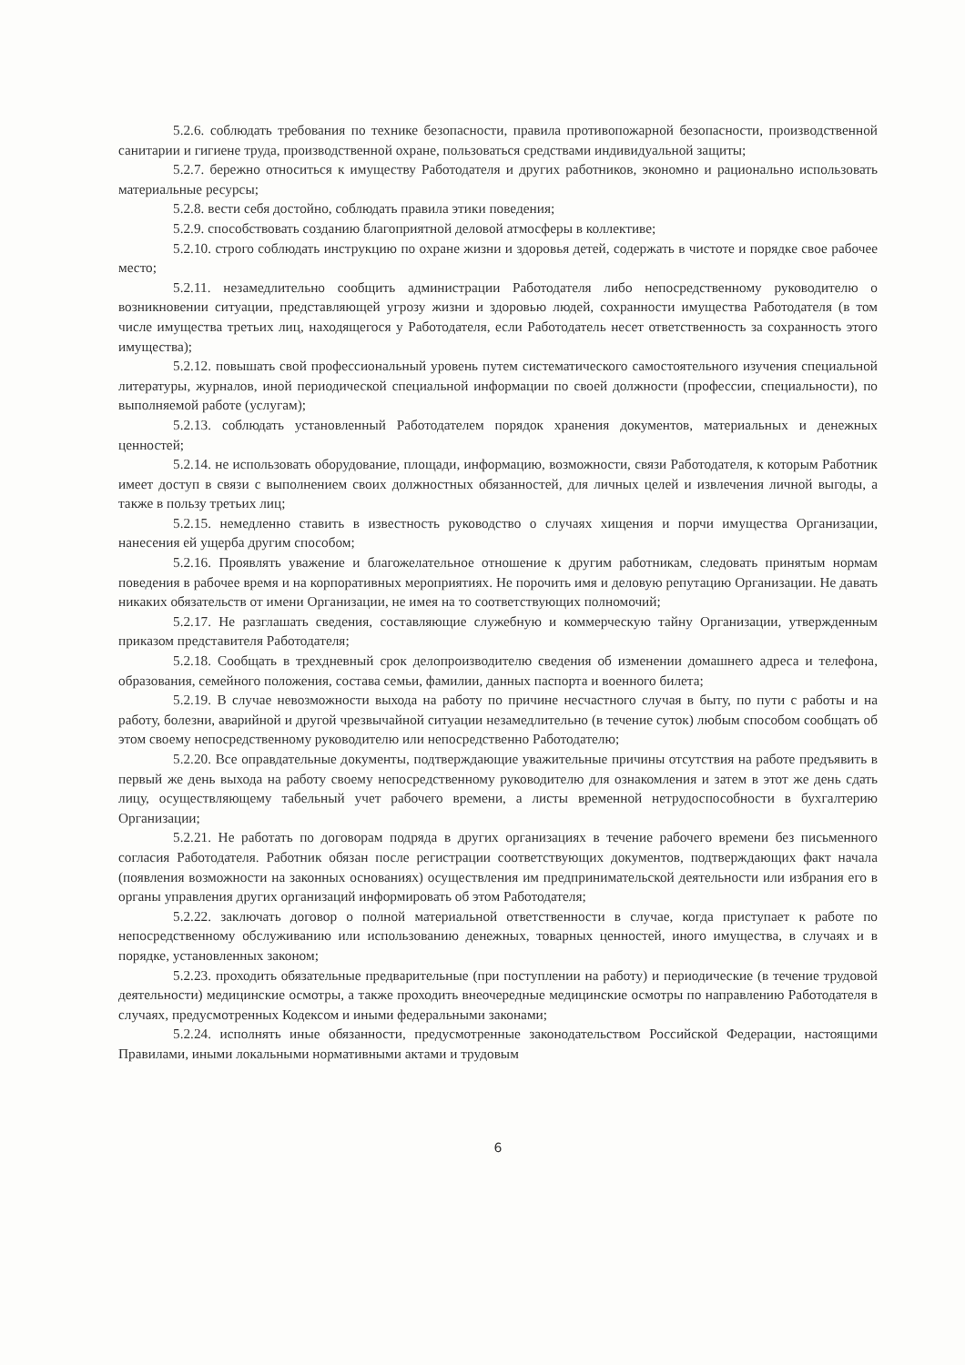5.2.6. соблюдать требования по технике безопасности, правила противопожарной безопасности, производственной санитарии и гигиене труда, производственной охране, пользоваться средствами индивидуальной защиты;
5.2.7. бережно относиться к имуществу Работодателя и других работников, экономно и рационально использовать материальные ресурсы;
5.2.8. вести себя достойно, соблюдать правила этики поведения;
5.2.9. способствовать созданию благоприятной деловой атмосферы в коллективе;
5.2.10. строго соблюдать инструкцию по охране жизни и здоровья детей, содержать в чистоте и порядке свое рабочее место;
5.2.11. незамедлительно сообщить администрации Работодателя либо непосредственному руководителю о возникновении ситуации, представляющей угрозу жизни и здоровью людей, сохранности имущества Работодателя (в том числе имущества третьих лиц, находящегося у Работодателя, если Работодатель несет ответственность за сохранность этого имущества);
5.2.12. повышать свой профессиональный уровень путем систематического самостоятельного изучения специальной литературы, журналов, иной периодической специальной информации по своей должности (профессии, специальности), по выполняемой работе (услугам);
5.2.13. соблюдать установленный Работодателем порядок хранения документов, материальных и денежных ценностей;
5.2.14. не использовать оборудование, площади, информацию, возможности, связи Работодателя, к которым Работник имеет доступ в связи с выполнением своих должностных обязанностей, для личных целей и извлечения личной выгоды, а также в пользу третьих лиц;
5.2.15. немедленно ставить в известность руководство о случаях хищения и порчи имущества Организации, нанесения ей ущерба другим способом;
5.2.16. Проявлять уважение и благожелательное отношение к другим работникам, следовать принятым нормам поведения в рабочее время и на корпоративных мероприятиях. Не порочить имя и деловую репутацию Организации. Не давать никаких обязательств от имени Организации, не имея на то соответствующих полномочий;
5.2.17. Не разглашать сведения, составляющие служебную и коммерческую тайну Организации, утвержденным приказом представителя Работодателя;
5.2.18. Сообщать в трехдневный срок делопроизводителю сведения об изменении домашнего адреса и телефона, образования, семейного положения, состава семьи, фамилии, данных паспорта и военного билета;
5.2.19. В случае невозможности выхода на работу по причине несчастного случая в быту, по пути с работы и на работу, болезни, аварийной и другой чрезвычайной ситуации незамедлительно (в течение суток) любым способом сообщать об этом своему непосредственному руководителю или непосредственно Работодателю;
5.2.20. Все оправдательные документы, подтверждающие уважительные причины отсутствия на работе предъявить в первый же день выхода на работу своему непосредственному руководителю для ознакомления и затем в этот же день сдать лицу, осуществляющему табельный учет рабочего времени, а листы временной нетрудоспособности в бухгалтерию Организации;
5.2.21. Не работать по договорам подряда в других организациях в течение рабочего времени без письменного согласия Работодателя. Работник обязан после регистрации соответствующих документов, подтверждающих факт начала (появления возможности на законных основаниях) осуществления им предпринимательской деятельности или избрания его в органы управления других организаций информировать об этом Работодателя;
5.2.22. заключать договор о полной материальной ответственности в случае, когда приступает к работе по непосредственному обслуживанию или использованию денежных, товарных ценностей, иного имущества, в случаях и в порядке, установленных законом;
5.2.23. проходить обязательные предварительные (при поступлении на работу) и периодические (в течение трудовой деятельности) медицинские осмотры, а также проходить внеочередные медицинские осмотры по направлению Работодателя в случаях, предусмотренных Кодексом и иными федеральными законами;
5.2.24. исполнять иные обязанности, предусмотренные законодательством Российской Федерации, настоящими Правилами, иными локальными нормативными актами и трудовым
6